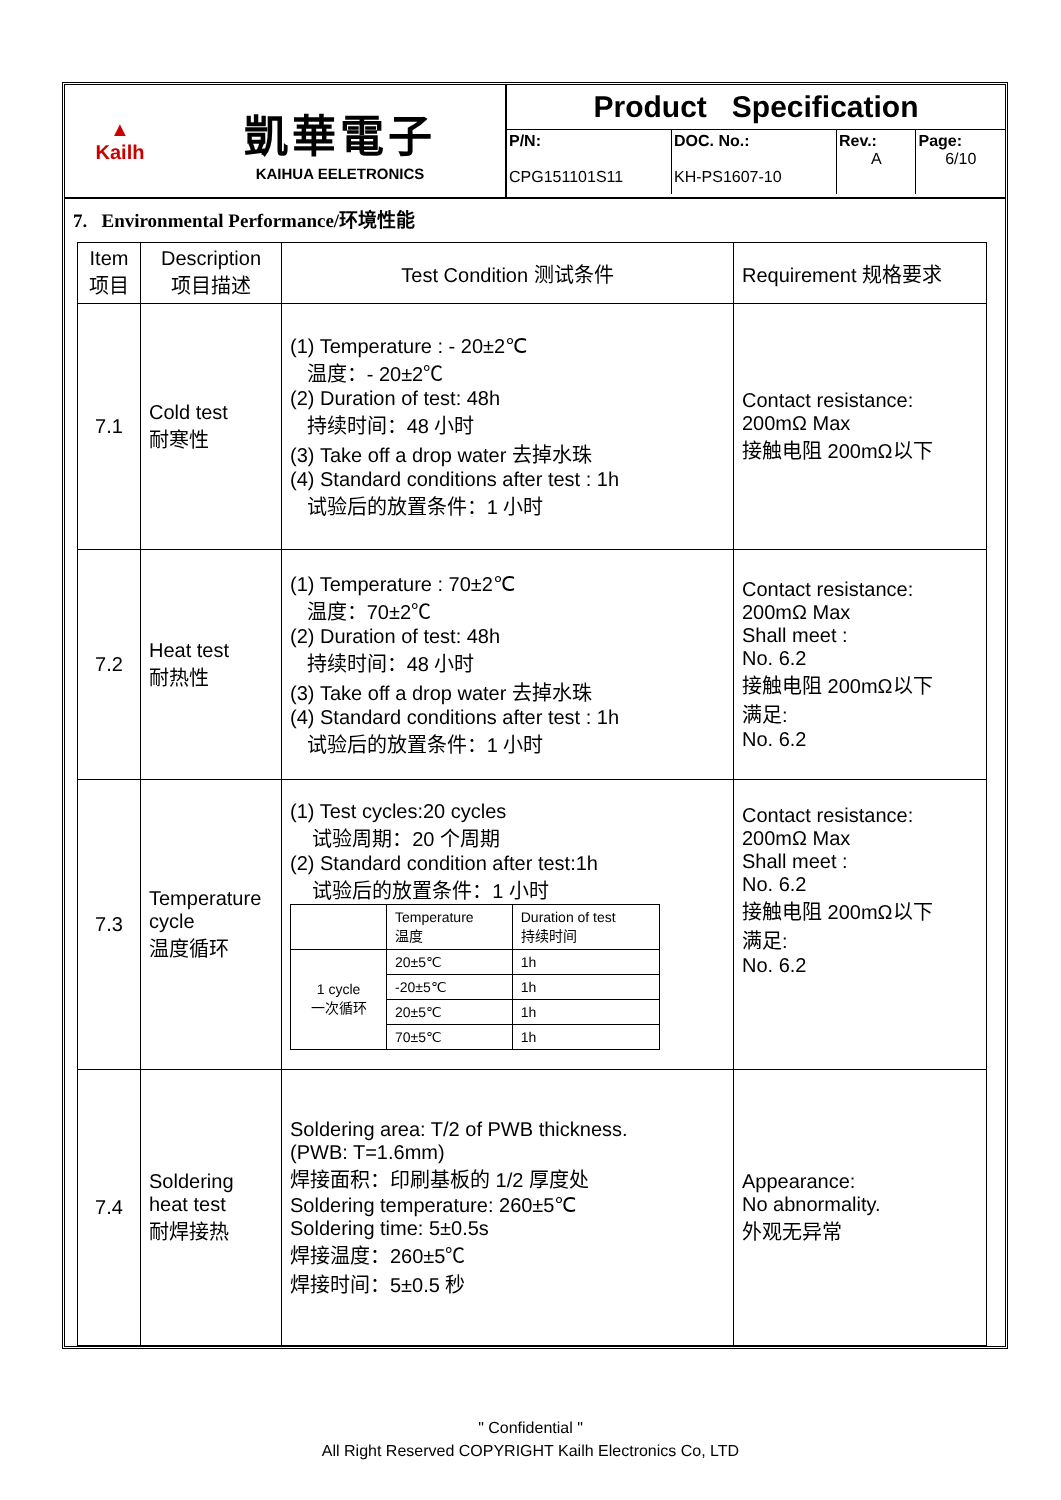▲
Kailh
凱華電子
KAIHUA EELETRONICS
Product Specification
| P/N: CPG151101S11 | DOC. No.: KH-PS1607-10 | Rev.: A | Page: 6/10 |
7. Environmental Performance/环境性能
| Item 项目 | Description 项目描述 | Test Condition 测试条件 | Requirement 规格要求 |
| --- | --- | --- | --- |
| 7.1 | Cold test 耐寒性 | (1) Temperature : - 20±2℃ 温度：- 20±2℃ (2) Duration of test: 48h 持续时间：48 小时 (3) Take off a drop water 去掉水珠 (4) Standard conditions after test : 1h 试验后的放置条件：1 小时 | Contact resistance: 200mΩ Max 接触电阻 200mΩ以下 |
| 7.2 | Heat test 耐热性 | (1) Temperature : 70±2℃ 温度：70±2℃ (2) Duration of test: 48h 持续时间：48 小时 (3) Take off a drop water 去掉水珠 (4) Standard conditions after test : 1h 试验后的放置条件：1 小时 | Contact resistance: 200mΩ Max Shall meet : No. 6.2 接触电阻 200mΩ以下 满足: No. 6.2 |
| 7.3 | Temperature cycle 温度循环 | (1) Test cycles:20 cycles 试验周期：20 个周期 (2) Standard condition after test:1h 试验后的放置条件：1 小时 / / Temperature 温度 / Duration of test 持续时间 / / 1 cycle 一次循环 / 20±5℃ / 1h / / / -20±5℃ / 1h / / / 20±5℃ / 1h / / / 70±5℃ / 1h / | Contact resistance: 200mΩ Max Shall meet : No. 6.2 接触电阻 200mΩ以下 满足: No. 6.2 |
| 7.4 | Soldering heat test 耐焊接热 | Soldering area: T/2 of PWB thickness. (PWB: T=1.6mm) 焊接面积：印刷基板的 1/2 厚度处 Soldering temperature: 260±5℃ Soldering time: 5±0.5s 焊接温度：260±5℃ 焊接时间：5±0.5 秒 | Appearance: No abnormality. 外观无异常 |
" Confidential "
All Right Reserved COPYRIGHT Kailh Electronics Co, LTD